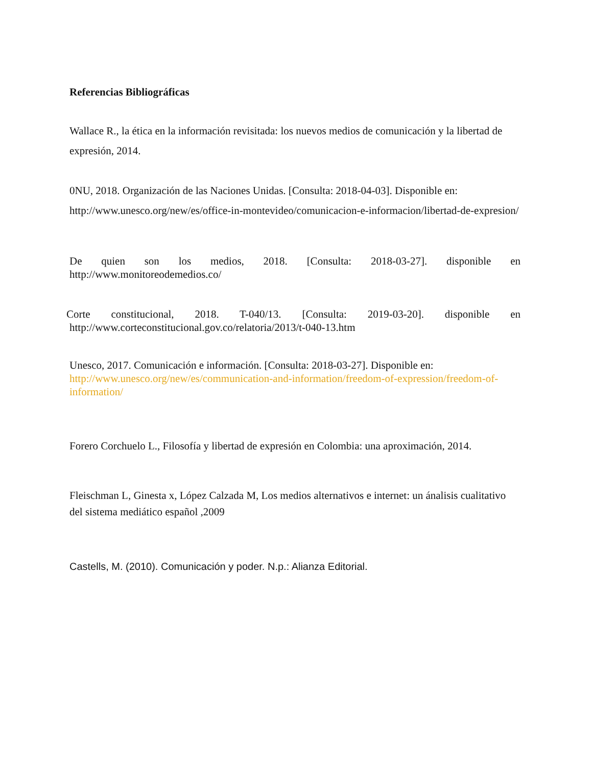Referencias Bibliográficas
Wallace R., la ética en la información revisitada: los nuevos medios de comunicación y la libertad de expresión, 2014.
0NU, 2018. Organización de las Naciones Unidas. [Consulta: 2018-04-03]. Disponible en: http://www.unesco.org/new/es/office-in-montevideo/comunicacion-e-informacion/libertad-de-expresion/
De quien son los medios, 2018. [Consulta: 2018-03-27]. disponible en
http://www.monitoreodemedios.co/
Corte constitucional, 2018. T-040/13. [Consulta: 2019-03-20]. disponible en
http://www.corteconstitucional.gov.co/relatoria/2013/t-040-13.htm
Unesco, 2017. Comunicación e información. [Consulta: 2018-03-27]. Disponible en: http://www.unesco.org/new/es/communication-and-information/freedom-of-expression/freedom-of-information/
Forero Corchuelo L., Filosofía y libertad de expresión en Colombia: una aproximación, 2014.
Fleischman L, Ginesta x, López Calzada M, Los medios alternativos e internet: un ánalisis cualitativo del sistema mediático español ,2009
Castells, M. (2010). Comunicación y poder. N.p.: Alianza Editorial.